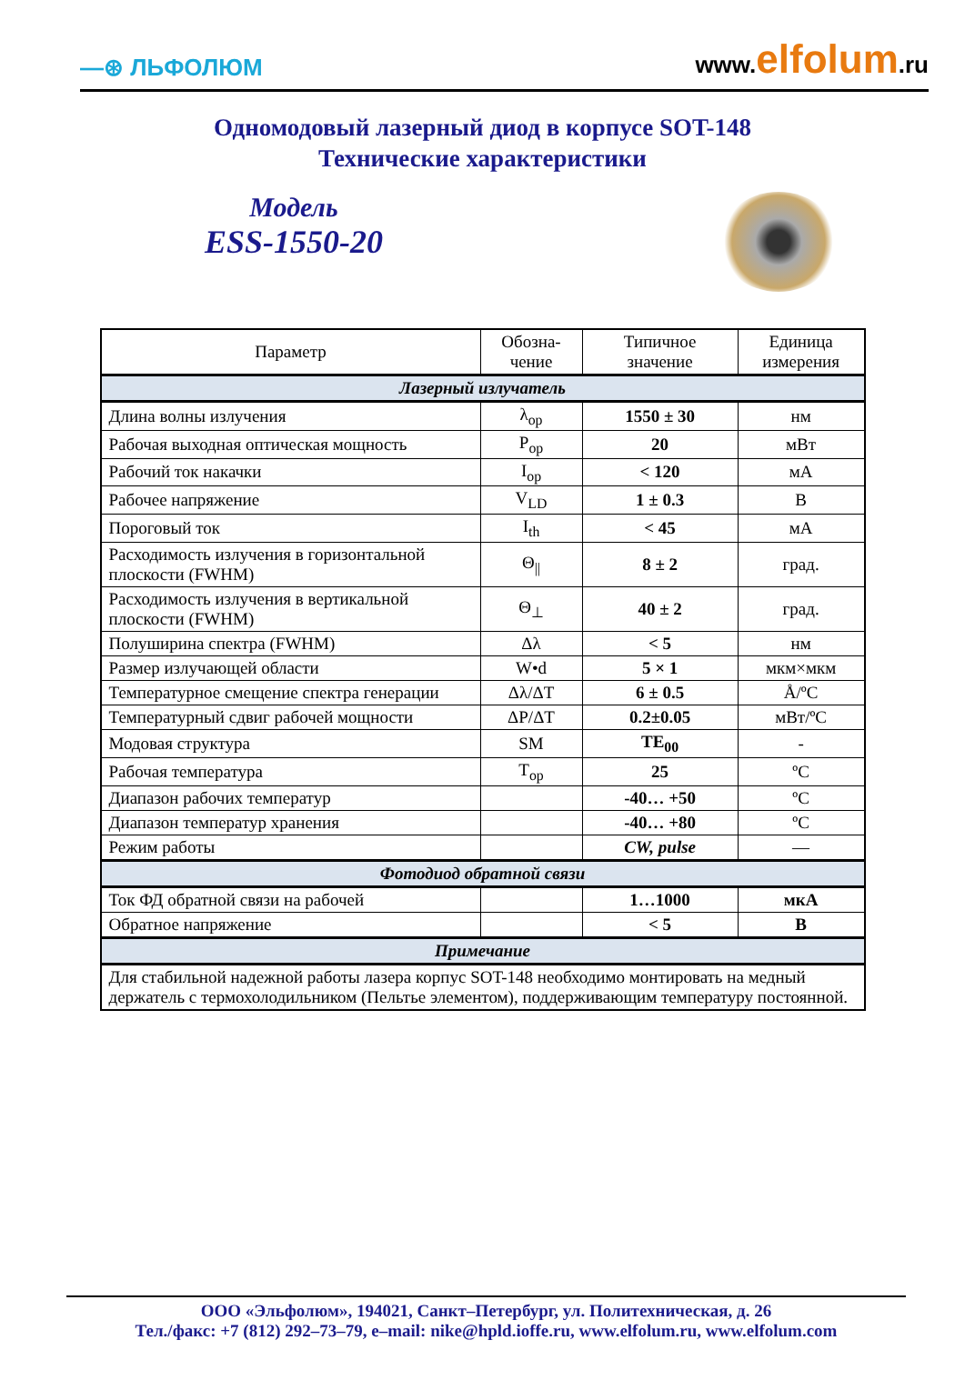—⊛ ЛЬФОЛЮМ
www.elfolum.ru
Одномодовый лазерный диод в корпусе SOT-148
Технические характеристики
Модель
ESS-1550-20
| Параметр | Обозна- чение | Типичное значение | Единица измерения |
| --- | --- | --- | --- |
| Лазерный излучатель | | | |
| Длина волны излучения | λ<sub>op</sub> | 1550 ± 30 | нм |
| Рабочая выходная оптическая мощность | P<sub>op</sub> | 20 | мВт |
| Рабочий ток накачки | I<sub>op</sub> | < 120 | мА |
| Рабочее напряжение | V<sub>LD</sub> | 1 ± 0.3 | В |
| Пороговый ток | I<sub>th</sub> | < 45 | мА |
| Расходимость излучения в горизонтальной плоскости (FWHM) | Θ<sub>//</sub> | 8 ± 2 | град. |
| Расходимость излучения в вертикальной плоскости (FWHM) | Θ<sub>⊥</sub> | 40 ± 2 | град. |
| Полуширина спектра (FWHM) | Δλ | < 5 | нм |
| Размер излучающей области | W•d | 5 × 1 | мкм×мкм |
| Температурное смещение спектра генерации | Δλ/ΔT | 6 ± 0.5 | Å/ºC |
| Температурный сдвиг рабочей мощности | ΔP/ΔT | 0.2±0.05 | мВт/ºC |
| Модовая структура | SM | TE<sub>00</sub> | - |
| Рабочая температура | T<sub>op</sub> | 25 | ºC |
| Диапазон рабочих температур | | -40… +50 | ºC |
| Диапазон температур хранения | | -40… +80 | ºC |
| Режим работы | | CW, pulse | — |
| Фотодиод обратной связи | | | |
| Ток ФД обратной связи на рабочей | | 1…1000 | мкА |
| Обратное напряжение | | < 5 | В |
| Примечание | | | |
| Для стабильной надежной работы лазера корпус SOT-148 необходимо монтировать на медный держатель с термохолодильником (Пельтье элементом), поддерживающим температуру постоянной. | | | |
ООО «Эльфолюм», 194021, Санкт–Петербург, ул. Политехническая, д. 26
Тел./факс: +7 (812) 292–73–79, e–mail: nike@hpld.ioffe.ru, www.elfolum.ru, www.elfolum.com